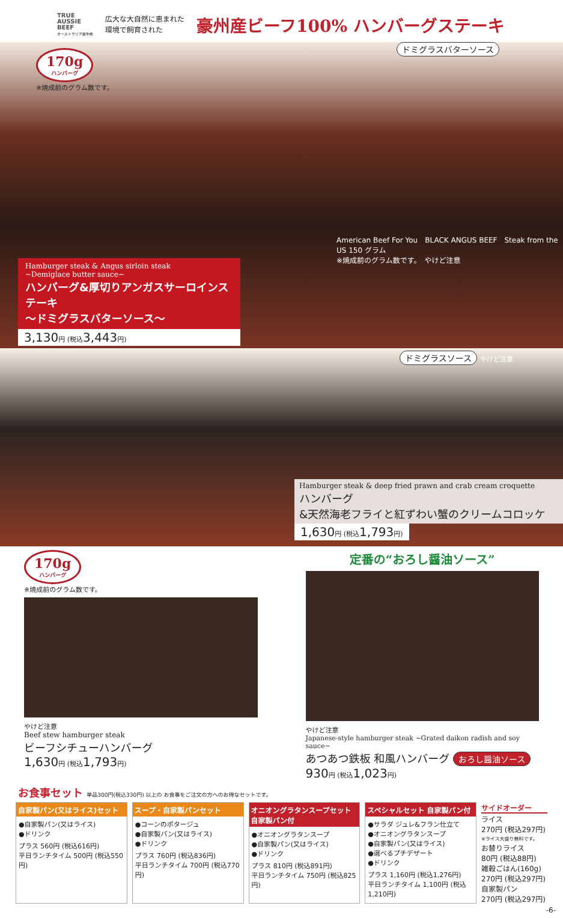TRUE
AUSSIE
BEEF
オーストラリア産牛肉
広大な大自然に恵まれた
環境で飼育された
豪州産ビーフ100% ハンバーグステーキ
170g ハンバーグ
※焼成前のグラム数です。
ドミグラスバターソース
American Beef For You　BLACK ANGUS BEEF　Steak from the US 150 グラム
※焼成前のグラム数です。　やけど注意
Hamburger steak & Angus sirloin steak
~Demiglace butter sauce~
ハンバーグ&厚切りアンガスサーロインステーキ
～ドミグラスバターソース～
3,130円 (税込3,443円)
ドミグラスソース やけど注意
Hamburger steak & deep fried prawn and crab cream croquette
ハンバーグ
&天然海老フライと紅ずわい蟹のクリームコロッケ
1,630円 (税込1,793円)
170g ハンバーグ
※焼成前のグラム数です。
やけど注意
Beef stew hamburger steak
ビーフシチューハンバーグ
1,630円 (税込1,793円)
定番の“おろし醤油ソース”
やけど注意
Japanese-style hamburger steak ~Grated daikon radish and soy sauce~
あつあつ鉄板 和風ハンバーグ おろし醤油ソース
930円 (税込1,023円)
お食事セット 単品300円(税込330円) 以上の お食事をご注文の方へのお得なセットです。
自家製パン(又はライス)セット
●自家製パン(又はライス)
●ドリンク
プラス 560円 (税込616円)
平日ランチタイム 500円 (税込550円)
スープ・自家製パンセット
●コーンのポタージュ
●自家製パン(又はライス)
●ドリンク
プラス 760円 (税込836円)
平日ランチタイム 700円 (税込770円)
オニオングラタンスープセット 自家製パン付
●オニオングラタンスープ
●自家製パン(又はライス)
●ドリンク
プラス 810円 (税込891円)
平日ランチタイム 750円 (税込825円)
スペシャルセット 自家製パン付
●サラダ ジュレ&フラン仕立て
●オニオングラタンスープ
●自家製パン(又はライス)
●選べるプチデザート
●ドリンク
プラス 1,160円 (税込1,276円)
平日ランチタイム 1,100円 (税込1,210円)
サイドオーダー
ライス
270円 (税込297円)
※ライス大盛り無料です。
お替りライス
80円 (税込88円)
雑穀ごはん(160g)
270円 (税込297円)
自家製パン
270円 (税込297円)
-6-